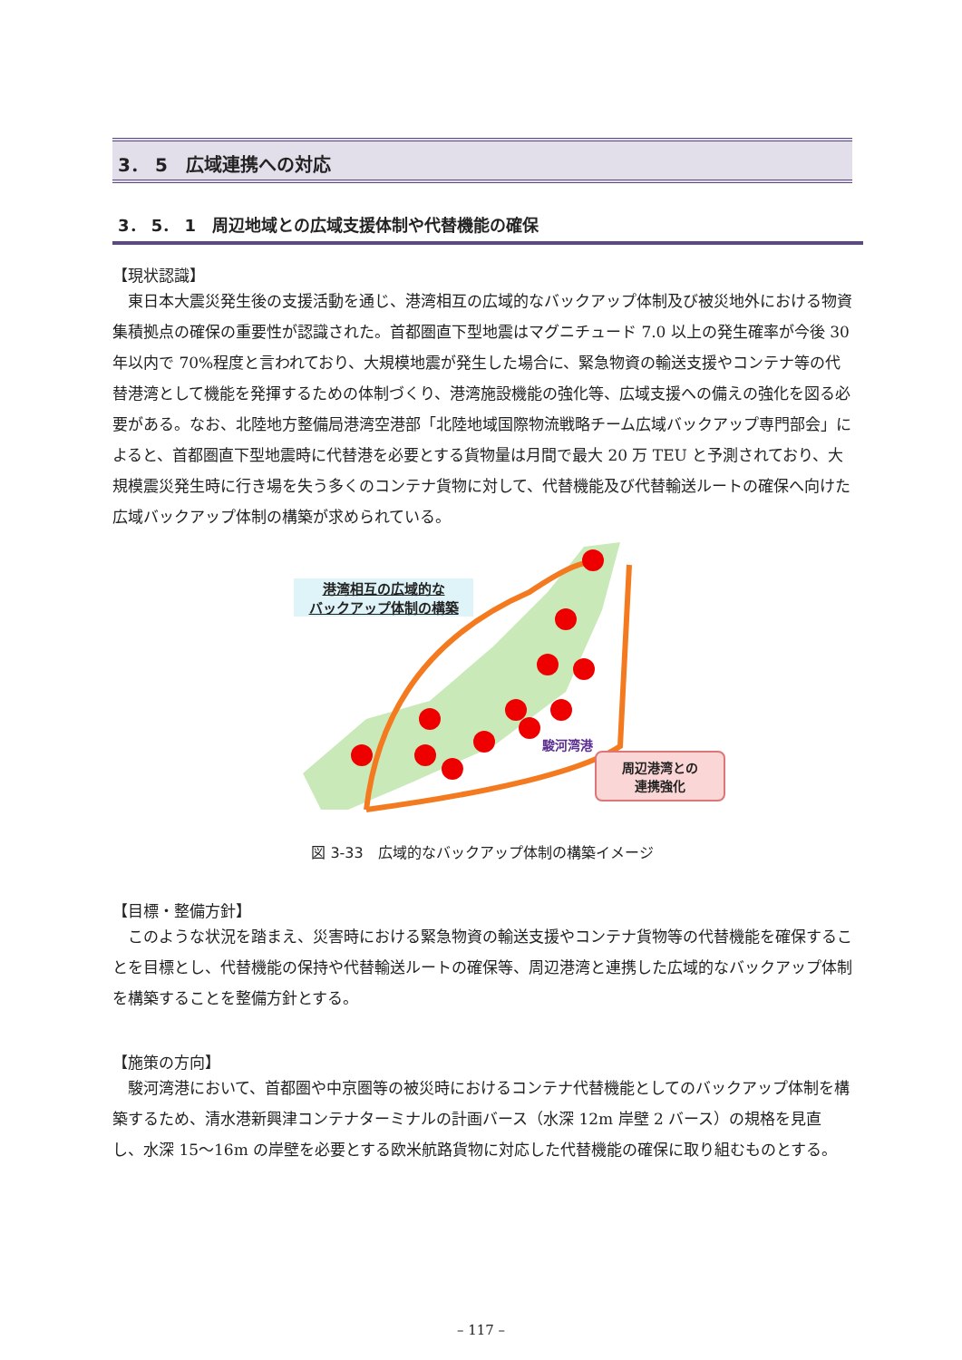3． 5　広域連携への対応
3． 5． 1　周辺地域との広域支援体制や代替機能の確保
【現状認識】
東日本大震災発生後の支援活動を通じ、港湾相互の広域的なバックアップ体制及び被災地外における物資集積拠点の確保の重要性が認識された。首都圏直下型地震はマグニチュード 7.0 以上の発生確率が今後 30 年以内で 70%程度と言われており、大規模地震が発生した場合に、緊急物資の輸送支援やコンテナ等の代替港湾として機能を発揮するための体制づくり、港湾施設機能の強化等、広域支援への備えの強化を図る必要がある。なお、北陸地方整備局港湾空港部「北陸地域国際物流戦略チーム広域バックアップ専門部会」によると、首都圏直下型地震時に代替港を必要とする貨物量は月間で最大 20 万 TEU と予測されており、大規模震災発生時に行き場を失う多くのコンテナ貨物に対して、代替機能及び代替輸送ルートの確保へ向けた広域バックアップ体制の構築が求められている。
港湾相互の広域的な
バックアップ体制の構築
駿河湾港
周辺港湾との
連携強化
図 3-33　広域的なバックアップ体制の構築イメージ
【目標・整備方針】
このような状況を踏まえ、災害時における緊急物資の輸送支援やコンテナ貨物等の代替機能を確保することを目標とし、代替機能の保持や代替輸送ルートの確保等、周辺港湾と連携した広域的なバックアップ体制を構築することを整備方針とする。
【施策の方向】
駿河湾港において、首都圏や中京圏等の被災時におけるコンテナ代替機能としてのバックアップ体制を構築するため、清水港新興津コンテナターミナルの計画バース（水深 12m 岸壁 2 バース）の規格を見直し、水深 15～16m の岸壁を必要とする欧米航路貨物に対応した代替機能の確保に取り組むものとする。
– 117 –